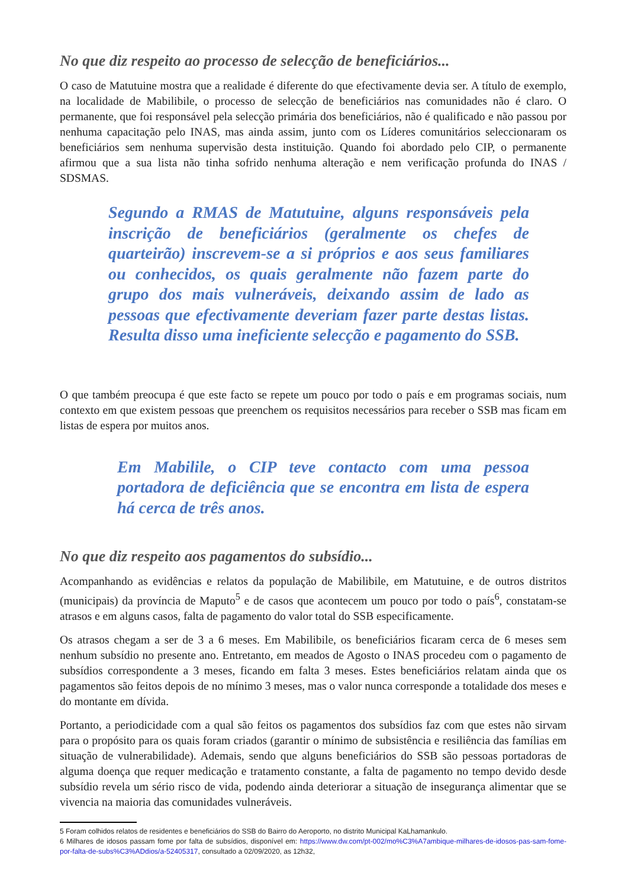No que diz respeito ao processo de selecção de beneficiários...
O caso de Matutuine mostra que a realidade é diferente do que efectivamente devia ser. A título de exemplo, na localidade de Mabilibile, o processo de selecção de beneficiários nas comunidades não é claro. O permanente, que foi responsável pela selecção primária dos beneficiários, não é qualificado e não passou por nenhuma capacitação pelo INAS, mas ainda assim, junto com os Líderes comunitários seleccionaram os beneficiários sem nenhuma supervisão desta instituição. Quando foi abordado pelo CIP, o permanente afirmou que a sua lista não tinha sofrido nenhuma alteração e nem verificação profunda do INAS / SDSMAS.
Segundo a RMAS de Matutuine, alguns responsáveis pela inscrição de beneficiários (geralmente os chefes de quarteirão) inscrevem-se a si próprios e aos seus familiares ou conhecidos, os quais geralmente não fazem parte do grupo dos mais vulneráveis, deixando assim de lado as pessoas que efectivamente deveriam fazer parte destas listas. Resulta disso uma ineficiente selecção e pagamento do SSB.
O que também preocupa é que este facto se repete um pouco por todo o país e em programas sociais, num contexto em que existem pessoas que preenchem os requisitos necessários para receber o SSB mas ficam em listas de espera por muitos anos.
Em Mabilile, o CIP teve contacto com uma pessoa portadora de deficiência que se encontra em lista de espera há cerca de três anos.
No que diz respeito aos pagamentos do subsídio...
Acompanhando as evidências e relatos da população de Mabilibile, em Matutuine, e de outros distritos (municipais) da província de Maputo<sup>5</sup> e de casos que acontecem um pouco por todo o país<sup>6</sup>, constatam-se atrasos e em alguns casos, falta de pagamento do valor total do SSB especificamente.
Os atrasos chegam a ser de 3 a 6 meses. Em Mabilibile, os beneficiários ficaram cerca de 6 meses sem nenhum subsídio no presente ano. Entretanto, em meados de Agosto o INAS procedeu com o pagamento de subsídios correspondente a 3 meses, ficando em falta 3 meses. Estes beneficiários relatam ainda que os pagamentos são feitos depois de no mínimo 3 meses, mas o valor nunca corresponde a totalidade dos meses e do montante em dívida.
Portanto, a periodicidade com a qual são feitos os pagamentos dos subsídios faz com que estes não sirvam para o propósito para os quais foram criados (garantir o mínimo de subsistência e resiliência das famílias em situação de vulnerabilidade). Ademais, sendo que alguns beneficiários do SSB são pessoas portadoras de alguma doença que requer medicação e tratamento constante, a falta de pagamento no tempo devido desde subsídio revela um sério risco de vida, podendo ainda deteriorar a situação de insegurança alimentar que se vivencia na maioria das comunidades vulneráveis.
5 Foram colhidos relatos de residentes e beneficiários do SSB do Bairro do Aeroporto, no distrito Municipal KaLhamankulo.
6 Milhares de idosos passam fome por falta de subsídios, disponível em: https://www.dw.com/pt-002/mo%C3%A7ambique-milhares-de-idosos-pas-sam-fome-por-falta-de-subs%C3%ADdios/a-52405317, consultado a 02/09/2020, as 12h32,